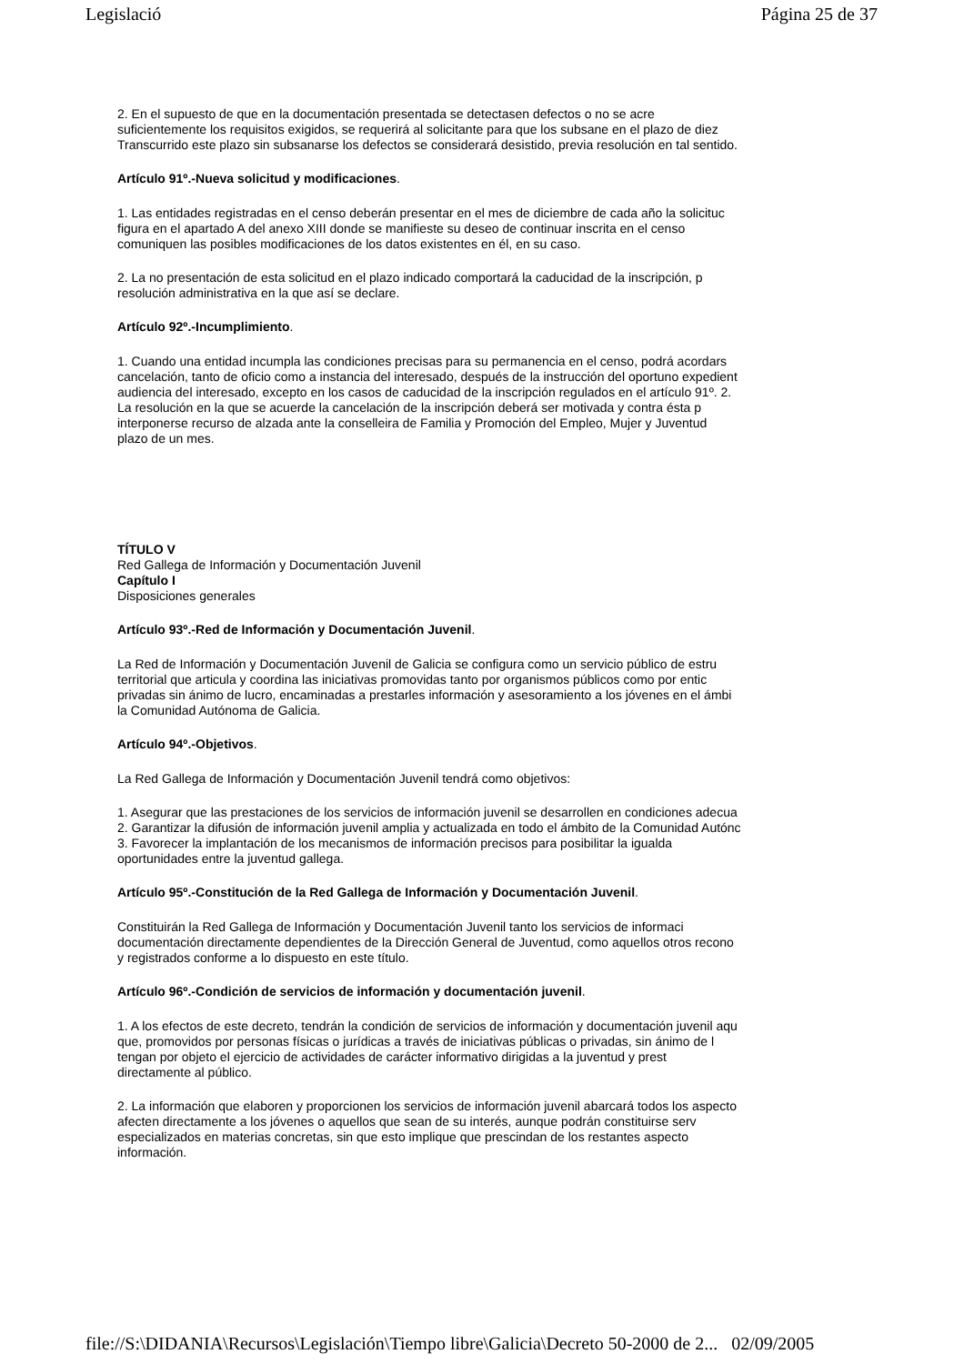Legislació Página 25 de 37
2. En el supuesto de que en la documentación presentada se detectasen defectos o no se acre
suficientemente los requisitos exigidos, se requerirá al solicitante para que los subsane en el plazo de diez
Transcurrido este plazo sin subsanarse los defectos se considerará desistido, previa resolución en tal sentido.
Artículo 91º.-Nueva solicitud y modificaciones.
1. Las entidades registradas en el censo deberán presentar en el mes de diciembre de cada año la solicituc
figura en el apartado A del anexo XIII donde se manifieste su deseo de continuar inscrita en el censo
comuniquen las posibles modificaciones de los datos existentes en él, en su caso.
2. La no presentación de esta solicitud en el plazo indicado comportará la caducidad de la inscripción, p
resolución administrativa en la que así se declare.
Artículo 92º.-Incumplimiento.
1. Cuando una entidad incumpla las condiciones precisas para su permanencia en el censo, podrá acordars
cancelación, tanto de oficio como a instancia del interesado, después de la instrucción del oportuno expedient
audiencia del interesado, excepto en los casos de caducidad de la inscripción regulados en el artículo 91º. 2.
La resolución en la que se acuerde la cancelación de la inscripción deberá ser motivada y contra ésta p
interponerse recurso de alzada ante la conselleira de Familia y Promoción del Empleo, Mujer y Juventud
plazo de un mes.
TÍTULO V
Red Gallega de Información y Documentación Juvenil
Capítulo I
Disposiciones generales
Artículo 93º.-Red de Información y Documentación Juvenil.
La Red de Información y Documentación Juvenil de Galicia se configura como un servicio público de estru
territorial que articula y coordina las iniciativas promovidas tanto por organismos públicos como por entic
privadas sin ánimo de lucro, encaminadas a prestarles información y asesoramiento a los jóvenes en el ámbi
la Comunidad Autónoma de Galicia.
Artículo 94º.-Objetivos.
La Red Gallega de Información y Documentación Juvenil tendrá como objetivos:
1. Asegurar que las prestaciones de los servicios de información juvenil se desarrollen en condiciones adecua
2. Garantizar la difusión de información juvenil amplia y actualizada en todo el ámbito de la Comunidad Autónc
3. Favorecer la implantación de los mecanismos de información precisos para posibilitar la igualda
oportunidades entre la juventud gallega.
Artículo 95º.-Constitución de la Red Gallega de Información y Documentación Juvenil.
Constituirán la Red Gallega de Información y Documentación Juvenil tanto los servicios de informaci
documentación directamente dependientes de la Dirección General de Juventud, como aquellos otros recono
y registrados conforme a lo dispuesto en este título.
Artículo 96º.-Condición de servicios de información y documentación juvenil.
1. A los efectos de este decreto, tendrán la condición de servicios de información y documentación juvenil aqu
que, promovidos por personas físicas o jurídicas a través de iniciativas públicas o privadas, sin ánimo de l
tengan por objeto el ejercicio de actividades de carácter informativo dirigidas a la juventud y prest
directamente al público.
2. La información que elaboren y proporcionen los servicios de información juvenil abarcará todos los aspecto
afecten directamente a los jóvenes o aquellos que sean de su interés, aunque podrán constituirse serv
especializados en materias concretas, sin que esto implique que prescindan de los restantes aspecto
información.
file://S:\DIDANIA\Recursos\Legislación\Tiempo libre\Galicia\Decreto 50-2000 de 2... 02/09/2005